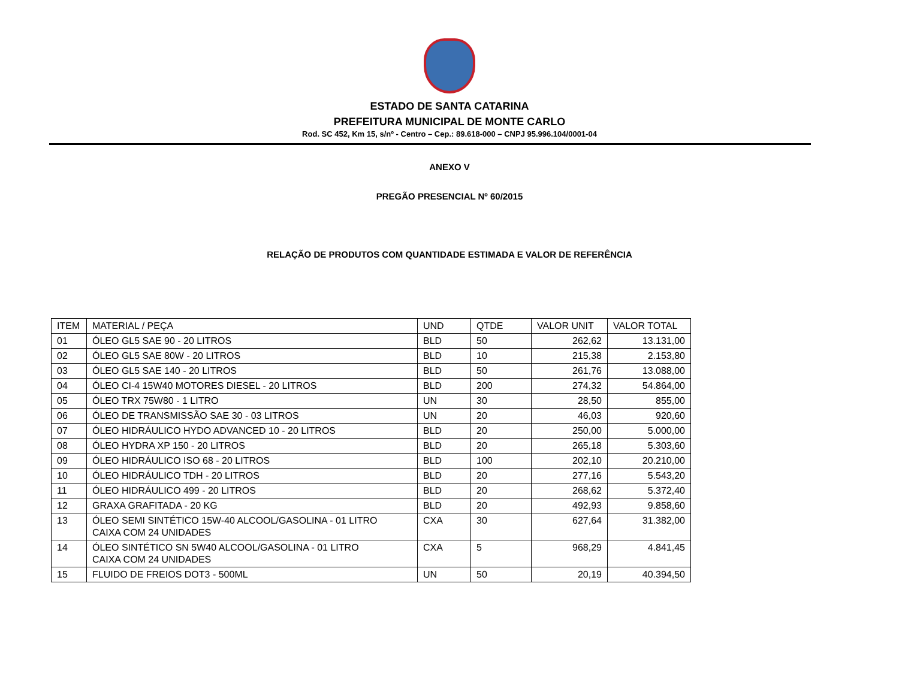ESTADO DE SANTA CATARINA
PREFEITURA MUNICIPAL DE MONTE CARLO
Rod. SC 452, Km 15, s/nº - Centro – Cep.: 89.618-000 – CNPJ 95.996.104/0001-04
ANEXO V
PREGÃO PRESENCIAL Nº 60/2015
RELAÇÃO DE PRODUTOS COM QUANTIDADE ESTIMADA E VALOR DE REFERÊNCIA
| ITEM | MATERIAL / PEÇA | UND | QTDE | VALOR UNIT | VALOR TOTAL |
| --- | --- | --- | --- | --- | --- |
| 01 | ÓLEO GL5 SAE 90 - 20 LITROS | BLD | 50 | 262,62 | 13.131,00 |
| 02 | ÓLEO GL5 SAE 80W - 20 LITROS | BLD | 10 | 215,38 | 2.153,80 |
| 03 | ÓLEO GL5 SAE 140 - 20 LITROS | BLD | 50 | 261,76 | 13.088,00 |
| 04 | ÓLEO CI-4 15W40 MOTORES DIESEL - 20 LITROS | BLD | 200 | 274,32 | 54.864,00 |
| 05 | ÓLEO TRX 75W80 - 1 LITRO | UN | 30 | 28,50 | 855,00 |
| 06 | ÓLEO DE TRANSMISSÃO SAE 30 - 03 LITROS | UN | 20 | 46,03 | 920,60 |
| 07 | ÓLEO HIDRÁULICO HYDO ADVANCED 10 - 20 LITROS | BLD | 20 | 250,00 | 5.000,00 |
| 08 | ÓLEO HYDRA XP 150 - 20 LITROS | BLD | 20 | 265,18 | 5.303,60 |
| 09 | ÓLEO HIDRÁULICO ISO 68 - 20 LITROS | BLD | 100 | 202,10 | 20.210,00 |
| 10 | ÓLEO HIDRÁULICO TDH - 20 LITROS | BLD | 20 | 277,16 | 5.543,20 |
| 11 | ÓLEO HIDRÁULICO 499 - 20 LITROS | BLD | 20 | 268,62 | 5.372,40 |
| 12 | GRAXA GRAFITADA - 20 KG | BLD | 20 | 492,93 | 9.858,60 |
| 13 | ÓLEO SEMI SINTÉTICO 15W-40 ALCOOL/GASOLINA - 01 LITRO CAIXA COM 24 UNIDADES | CXA | 30 | 627,64 | 31.382,00 |
| 14 | ÓLEO SINTÉTICO SN 5W40 ALCOOL/GASOLINA - 01 LITRO CAIXA COM 24 UNIDADES | CXA | 5 | 968,29 | 4.841,45 |
| 15 | FLUIDO DE FREIOS DOT3 - 500ML | UN | 50 | 20,19 | 40.394,50 |